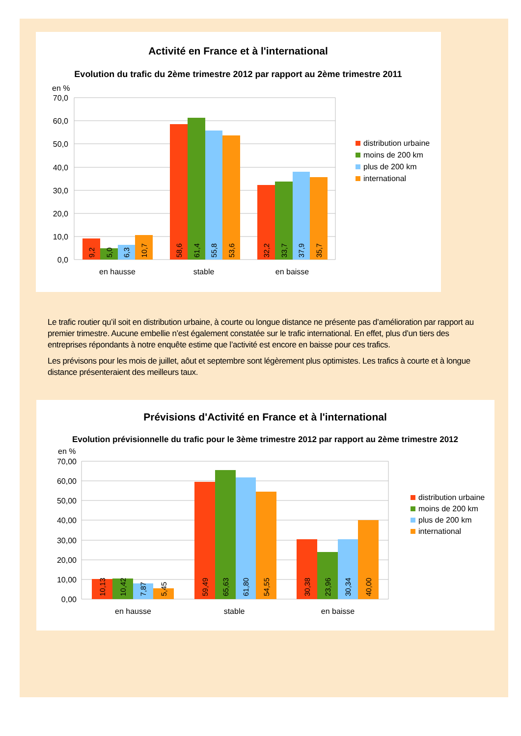Activité en France et à l'international
Evolution du trafic du 2ème trimestre 2012 par rapport au 2ème trimestre 2011
en %
70,0
60,0
50,0
40,0
30,0
20,0
10,0
0,0
9,2
5,0
6,3
10,7
58,6
61,4
55,8
53,6
32,2
33,7
37,9
35,7
en hausse
stable
en baisse
distribution urbaine
moins de 200 km
plus de 200 km
international
Le trafic routier qu’il soit en distribution urbaine, à courte ou longue distance ne présente pas d’amélioration par rapport au premier trimestre. Aucune embellie n’est également constatée sur le trafic international. En effet, plus d’un tiers des entreprises répondants à notre enquête estime que l’activité est encore en baisse pour ces trafics.
Les prévisons pour les mois de juillet, aôut et septembre sont légèrement plus optimistes. Les trafics à courte et à longue distance présenteraient des meilleurs taux.
Prévisions d'Activité en France et à l'international
Evolution prévisionnelle du trafic pour le 3ème trimestre 2012 par rapport au 2ème trimestre 2012
en %
70,00
60,00
50,00
40,00
30,00
20,00
10,00
0,00
10,13
10,42
7,87
5,45
59,49
65,63
61,80
54,55
30,38
23,96
30,34
40,00
en hausse
stable
en baisse
distribution urbaine
moins de 200 km
plus de 200 km
international